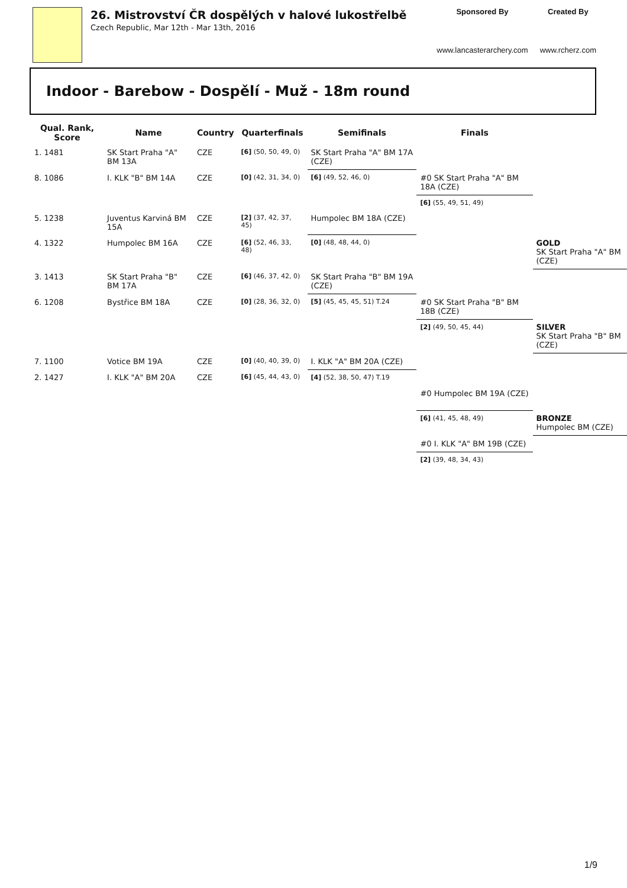26. Mistrovství ČR dospělých v halové lukostřelbě
Czech Republic, Mar 12th - Mar 13th, 2016
Sponsored By
www.lancasterarchery.com
Created By
www.rcherz.com
Indoor - Barebow - Dospělí - Muž - 18m round
| Qual. Rank, Score | Name | Country | Quarterfinals | Semifinals | Finals | |
| --- | --- | --- | --- | --- | --- | --- |
| 1. 1481 | SK Start Praha "A" BM 13A | CZE | [6] (50, 50, 49, 0) | SK Start Praha "A" BM 17A (CZE) | | |
| 8. 1086 | I. KLK "B" BM 14A | CZE | [0] (42, 31, 34, 0) | [6] (49, 52, 46, 0) | #0 SK Start Praha "A" BM 18A (CZE) | |
| | | | | | [6] (55, 49, 51, 49) | |
| 5. 1238 | Juventus Karviná BM 15A | CZE | [2] (37, 42, 37, 45) | Humpolec BM 18A (CZE) | | |
| 4. 1322 | Humpolec BM 16A | CZE | [6] (52, 46, 33, 48) | [0] (48, 48, 44, 0) | | GOLD SK Start Praha "A" BM (CZE) |
| 3. 1413 | SK Start Praha "B" BM 17A | CZE | [6] (46, 37, 42, 0) | SK Start Praha "B" BM 19A (CZE) | | |
| 6. 1208 | Bystřice BM 18A | CZE | [0] (28, 36, 32, 0) | [5] (45, 45, 45, 51) T.24 | #0 SK Start Praha "B" BM 18B (CZE) | |
| | | | | | [2] (49, 50, 45, 44) | SILVER SK Start Praha "B" BM (CZE) |
| 7. 1100 | Votice BM 19A | CZE | [0] (40, 40, 39, 0) | I. KLK "A" BM 20A (CZE) | | |
| 2. 1427 | I. KLK "A" BM 20A | CZE | [6] (45, 44, 43, 0) | [4] (52, 38, 50, 47) T.19 | | |
| | | | | | #0 Humpolec BM 19A (CZE) | |
| | | | | | [6] (41, 45, 48, 49) | BRONZE Humpolec BM (CZE) |
| | | | | | #0 I. KLK "A" BM 19B (CZE) | |
| | | | | | [2] (39, 48, 34, 43) | |
1/9